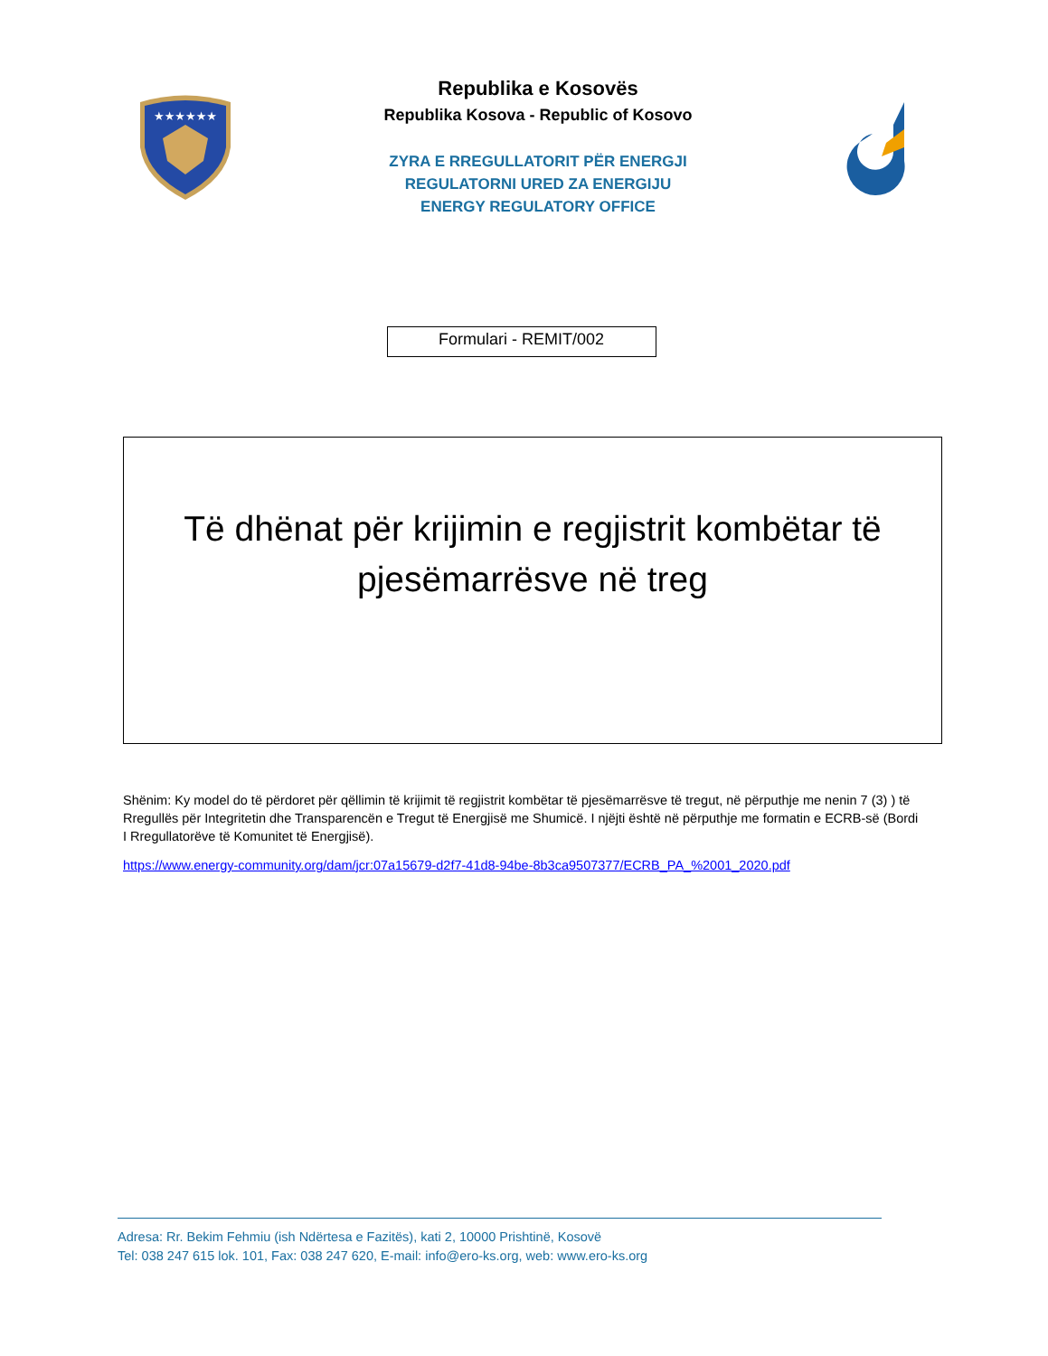★★★★★★
Republika e Kosovës
Republika Kosova - Republic of Kosovo
ZYRA E RREGULLATORIT PËR ENERGJI
REGULATORNI URED ZA ENERGIJU
ENERGY REGULATORY OFFICE
Formulari - REMIT/002
Të dhënat për krijimin e regjistrit kombëtar të
pjesëmarrësve në treg
Shënim: Ky model do të përdoret për qëllimin të krijimit të regjistrit kombëtar të pjesëmarrësve të tregut, në përputhje me nenin 7 (3) ) të Rregullës për Integritetin dhe Transparencën e Tregut të Energjisë me Shumicë. I njëjti është në përputhje me formatin e ECRB-së (Bordi I Rregullatorëve të Komunitet të Energjisë).
https://www.energy-community.org/dam/jcr:07a15679-d2f7-41d8-94be-8b3ca9507377/ECRB_PA_%2001_2020.pdf
Adresa: Rr. Bekim Fehmiu (ish Ndërtesa e Fazitës), kati 2, 10000 Prishtinë, Kosovë
Tel: 038 247 615 lok. 101, Fax: 038 247 620, E-mail: info@ero-ks.org, web: www.ero-ks.org